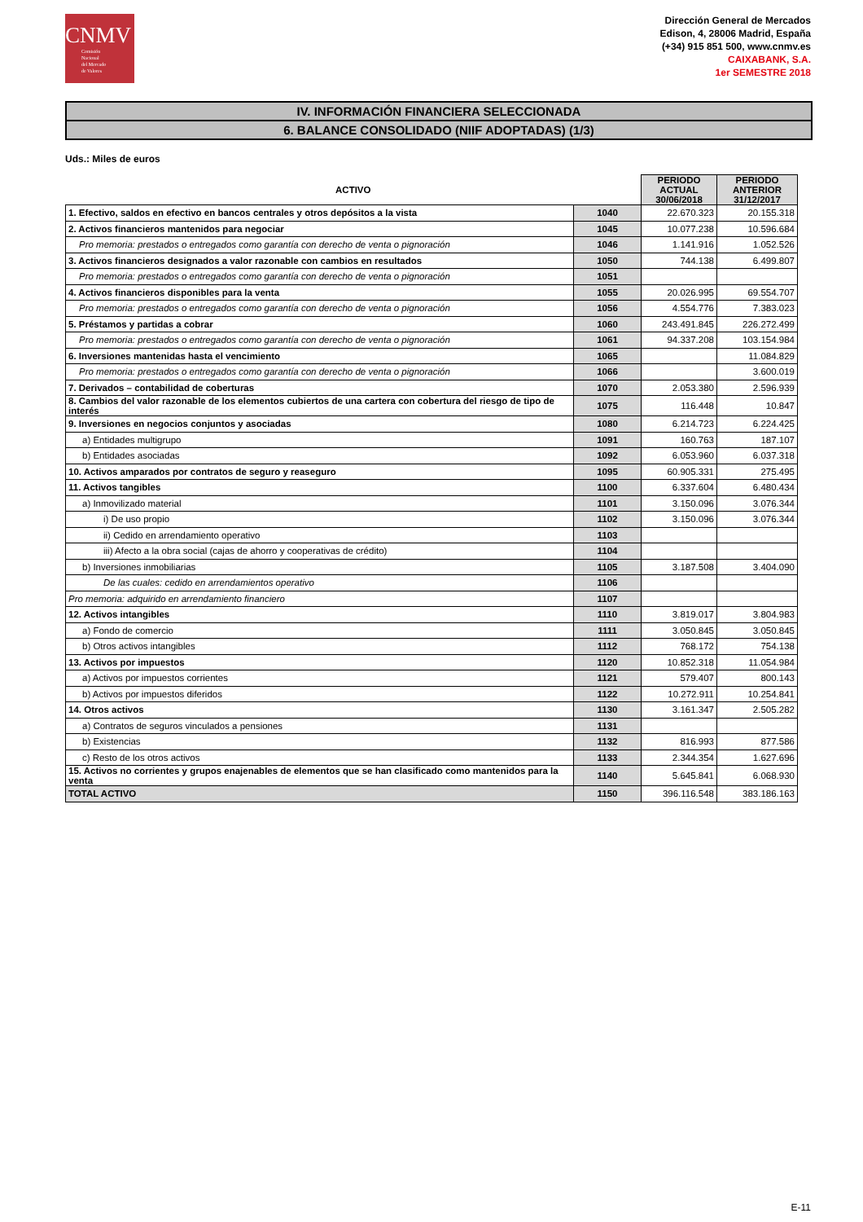CNMV
Comisión
Nacional
del Mercado
de Valores
Dirección General de Mercados
Edison, 4, 28006 Madrid, España
(+34) 915 851 500, www.cnmv.es
CAIXABANK, S.A.
1er SEMESTRE 2018
IV. INFORMACIÓN FINANCIERA SELECCIONADA
6. BALANCE CONSOLIDADO (NIIF ADOPTADAS) (1/3)
Uds.: Miles de euros
| ACTIVO | | PERIODO ACTUAL 30/06/2018 | PERIODO ANTERIOR 31/12/2017 |
| --- | --- | --- | --- |
| 1. Efectivo, saldos en efectivo en bancos centrales y otros depósitos a la vista | 1040 | 22.670.323 | 20.155.318 |
| 2. Activos financieros mantenidos para negociar | 1045 | 10.077.238 | 10.596.684 |
| Pro memoria: prestados o entregados como garantía con derecho de venta o pignoración | 1046 | 1.141.916 | 1.052.526 |
| 3. Activos financieros designados a valor razonable con cambios en resultados | 1050 | 744.138 | 6.499.807 |
| Pro memoria: prestados o entregados como garantía con derecho de venta o pignoración | 1051 | | |
| 4. Activos financieros disponibles para la venta | 1055 | 20.026.995 | 69.554.707 |
| Pro memoria: prestados o entregados como garantía con derecho de venta o pignoración | 1056 | 4.554.776 | 7.383.023 |
| 5. Préstamos y partidas a cobrar | 1060 | 243.491.845 | 226.272.499 |
| Pro memoria: prestados o entregados como garantía con derecho de venta o pignoración | 1061 | 94.337.208 | 103.154.984 |
| 6. Inversiones mantenidas hasta el vencimiento | 1065 | | 11.084.829 |
| Pro memoria: prestados o entregados como garantía con derecho de venta o pignoración | 1066 | | 3.600.019 |
| 7. Derivados – contabilidad de coberturas | 1070 | 2.053.380 | 2.596.939 |
| 8. Cambios del valor razonable de los elementos cubiertos de una cartera con cobertura del riesgo de tipo de interés | 1075 | 116.448 | 10.847 |
| 9. Inversiones en negocios conjuntos y asociadas | 1080 | 6.214.723 | 6.224.425 |
| a) Entidades multigrupo | 1091 | 160.763 | 187.107 |
| b) Entidades asociadas | 1092 | 6.053.960 | 6.037.318 |
| 10. Activos amparados por contratos de seguro y reaseguro | 1095 | 60.905.331 | 275.495 |
| 11. Activos tangibles | 1100 | 6.337.604 | 6.480.434 |
| a) Inmovilizado material | 1101 | 3.150.096 | 3.076.344 |
| i) De uso propio | 1102 | 3.150.096 | 3.076.344 |
| ii) Cedido en arrendamiento operativo | 1103 | | |
| iii) Afecto a la obra social (cajas de ahorro y cooperativas de crédito) | 1104 | | |
| b) Inversiones inmobiliarias | 1105 | 3.187.508 | 3.404.090 |
| De las cuales: cedido en arrendamientos operativo | 1106 | | |
| Pro memoria: adquirido en arrendamiento financiero | 1107 | | |
| 12. Activos intangibles | 1110 | 3.819.017 | 3.804.983 |
| a) Fondo de comercio | 1111 | 3.050.845 | 3.050.845 |
| b) Otros activos intangibles | 1112 | 768.172 | 754.138 |
| 13. Activos por impuestos | 1120 | 10.852.318 | 11.054.984 |
| a) Activos por impuestos corrientes | 1121 | 579.407 | 800.143 |
| b) Activos por impuestos diferidos | 1122 | 10.272.911 | 10.254.841 |
| 14. Otros activos | 1130 | 3.161.347 | 2.505.282 |
| a) Contratos de seguros vinculados a pensiones | 1131 | | |
| b) Existencias | 1132 | 816.993 | 877.586 |
| c) Resto de los otros activos | 1133 | 2.344.354 | 1.627.696 |
| 15. Activos no corrientes y grupos enajenables de elementos que se han clasificado como mantenidos para la venta | 1140 | 5.645.841 | 6.068.930 |
| TOTAL ACTIVO | 1150 | 396.116.548 | 383.186.163 |
E-11